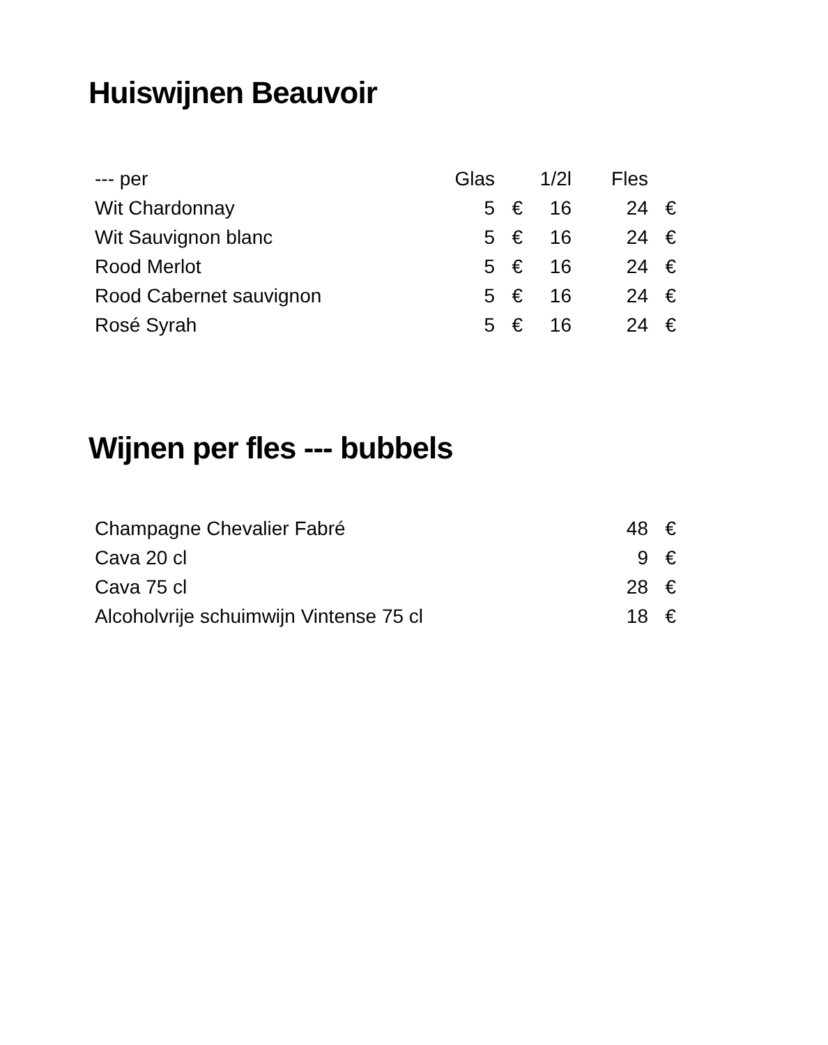Huiswijnen Beauvoir
| --- per | Glas | | 1/2l | Fles | |
| --- | --- | --- | --- | --- | --- |
| Wit Chardonnay | 5 | € | 16 | 24 | € |
| Wit Sauvignon blanc | 5 | € | 16 | 24 | € |
| Rood Merlot | 5 | € | 16 | 24 | € |
| Rood Cabernet sauvignon | 5 | € | 16 | 24 | € |
| Rosé Syrah | 5 | € | 16 | 24 | € |
Wijnen per fles --- bubbels
| Champagne Chevalier Fabré | 48 | € |
| Cava 20 cl | 9 | € |
| Cava 75 cl | 28 | € |
| Alcoholvrije schuimwijn Vintense 75 cl | 18 | € |